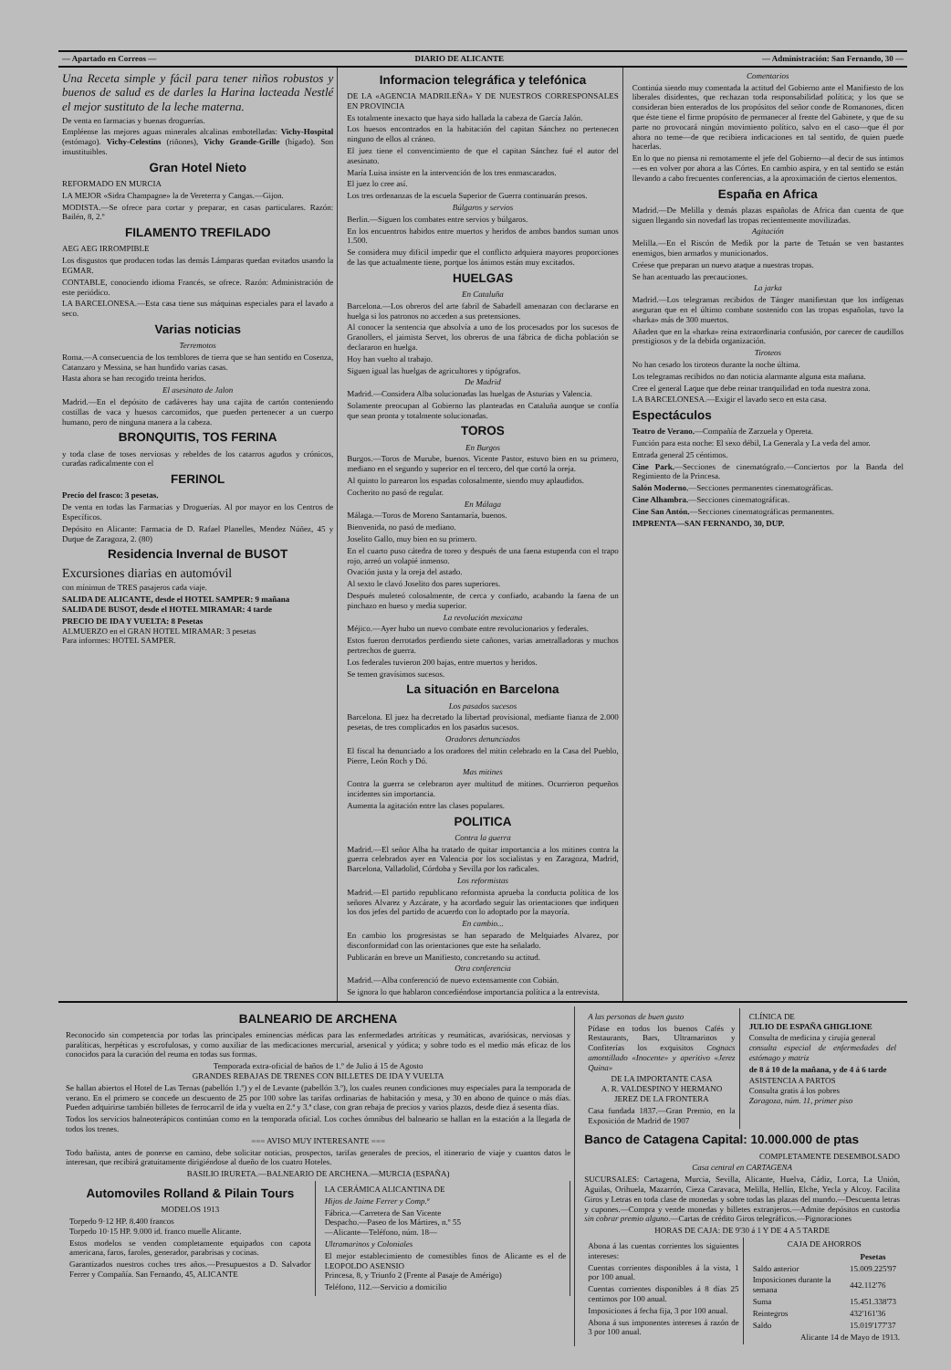— Apartado en Correos — DIARIO DE ALICANTE — Administración: San Fernando, 30 —
Una Receta simple y fácil para tener niños robustos y buenos de salud es de darles la Harina lacteada Nestlé el mejor sustituto de la leche materna.
De venta en farmacias y buenas droguerías.
Empléense las mejores aguas minerales alcalinas embotelladas: Vichy-Hospital (estómago). Vichy-Celestins (riñones), Vichy Grande-Grille (hígado). Son insustituibles.
Gran Hotel Nieto
REFORMADO EN MURCIA
LA MEJOR «Sidra Champagne» la de Vereterra y Cangas.—Gijon.
MODISTA.—Se ofrece para cortar y preparar, en casas particulares. Razón: Bailén, 8, 2.º
FILAMENTO TREFILADO
AEG AEG IRROMPIBLE
Los disgustos que producen todas las demás Lámparas quedan evitados usando la EGMAR.
CONTABLE, conociendo idioma Francés, se ofrece. Razón: Administración de este periódico.
LA BARCELONESA.—Esta casa tiene sus máquinas especiales para el lavado a seco.
Varias noticias
Terremotos
Roma.—A consecuencia de los temblores de tierra que se han sentido en Cosenza, Catanzaro y Messina, se han hundido varias casas.
Hasta ahora se han recogido treinta heridos.
El asesinato de Jalon
Madrid.—En el depósito de cadáveres hay una cajita de cartón conteniendo costillas de vaca y huesos carcomidos, que pueden pertenecer a un cuerpo humano, pero de ninguna manera a la cabeza.
BRONQUITIS, TOS FERINA
y toda clase de toses nerviosas y rebeldes de los catarros agudos y crónicos, curadas radicalmente con el
FERINOL
Precio del frasco: 3 pesetas.
De venta en todas las Farmacias y Droguerías. Al por mayor en los Centros de Específicos.
Depósito en Alicante: Farmacia de D. Rafael Planelles, Mendez Núñez, 45 y Duque de Zaragoza, 2. (80)
Residencia Invernal de BUSOT
Excursiones diarias en automóvil
con mínimun de TRES pasajeros cada viaje.
SALIDA DE ALICANTE, desde el HOTEL SAMPER: 9 mañana
SALIDA DE BUSOT, desde el HOTEL MIRAMAR: 4 tarde
PRECIO DE IDA Y VUELTA: 8 Pesetas
ALMUERZO en el GRAN HOTEL MIRAMAR: 3 pesetas
Para informes: HOTEL SAMPER.
Informacion telegráfica y telefónica
DE LA «AGENCIA MADRILEÑA» Y DE NUESTROS CORRESPONSALES EN PROVINCIA
Es totalmente inexacto que haya sido hallada la cabeza de García Jalón.
Los huesos encontrados en la habitación del capitan Sánchez no pertenecen ninguno de ellos al cráneo.
El juez tiene el convencimiento de que el capitan Sánchez fué el autor del asesinato.
María Luisa insiste en la intervención de los tres enmascarados.
El juez lo cree así.
Los tres ordenanzas de la escuela Superior de Guerra continuarán presos.
Búlgaros y servios
Berlin.—Siguen los combates entre servios y búlgaros.
En los encuentros habidos entre muertos y heridos de ambos bandos suman unos 1.500.
Se considera muy dificil impedir que el conflicto adquiera mayores proporciones de las que actualmente tiene, porque los ánimos están muy excitados.
HUELGAS
En Cataluña
Barcelona.—Los obreros del arte fabril de Sabadell amenazan con declararse en huelga si los patronos no acceden a sus pretensiones.
Al conocer la sentencia que absolvía a uno de los procesados por los sucesos de Granollers, el jaimista Servet, los obreros de una fábrica de dicha población se declararon en huelga.
Hoy han vuelto al trabajo.
Siguen igual las huelgas de agricultores y tipógrafos.
De Madrid
Madrid.—Considera Alba solucionadas las huelgas de Asturias y Valencia.
Solamente preocupan al Gobierno las planteadas en Cataluña aunque se confía que sean pronta y totalmente solucionadas.
TOROS
En Burgos
Burgos.—Toros de Murube, buenos. Vicente Pastor, estuvo bien en su primero, mediano en el segundo y superior en el tercero, del que cortó la oreja.
Al quinto lo parearon los espadas colosalmente, siendo muy aplaudidos.
Cocherito no pasó de regular.
En Málaga
Málaga.—Toros de Moreno Santamaría, buenos.
Bienvenida, no pasó de mediano.
Joselito Gallo, muy bien en su primero.
En el cuarto puso cátedra de toreo y después de una faena estupenda con el trapo rojo, arreó un volapié inmenso.
Ovación justa y la oreja del astado.
Al sexto le clavó Joselito dos pares superiores.
Después muleteó colosalmente, de cerca y confiado, acabando la faena de un pinchazo en hueso y media superior.
La revolución mexicana
Méjico.—Ayer hubo un nuevo combate entre revolucionarios y federales.
Estos fueron derrotados perdiendo siete cañones, varias ametralladoras y muchos pertrechos de guerra.
Los federales tuvieron 200 bajas, entre muertos y heridos.
Se temen gravísimos sucesos.
La situación en Barcelona
Los pasados sucesos
Barcelona. El juez ha decretado la libertad provisional, mediante fianza de 2.000 pesetas, de tres complicados en los pasados sucesos.
Oradores denunciados
El fiscal ha denunciado a los oradores del mitin celebrado en la Casa del Pueblo, Pierre, León Roch y Dó.
Mas mitines
Contra la guerra se celebraron ayer multitud de mitines. Ocurrieron pequeños incidentes sin importancia.
Aumenta la agitación entre las clases populares.
POLITICA
Contra la guerra
Madrid.—El señor Alba ha tratado de quitar importancia a los mitines contra la guerra celebrados ayer en Valencia por los socialistas y en Zaragoza, Madrid, Barcelona, Valladolid, Córdoba y Sevilla por los radicales.
Los reformistas
Madrid.—El partido republicano reformista aprueba la conducta política de los señores Alvarez y Azcárate, y ha acordado seguir las orientaciones que indiquen los dos jefes del partido de acuerdo con lo adoptado por la mayoría.
En cambio...
En cambio los progresistas se han separado de Melquiades Alvarez, por disconformidad con las orientaciones que este ha señalado.
Publicarán en breve un Manifiesto, concretando su actitud.
Otra conferencia
Madrid.—Alba conferenció de nuevo extensamente con Cobián.
Se ignora lo que hablaron concediéndose importancia política a la entrevista.
Comentarios
Continúa siendo muy comentada la actitud del Gobierno ante el Manifiesto de los liberales disidentes, que rechazan toda responsabilidad política; y los que se consideran bien enterados de los propósitos del señor conde de Romanones, dicen que éste tiene el firme propósito de permanecer al frente del Gabinete, y que de su parte no provocará ningún movimiento político, salvo en el caso—que él por ahora no teme—de que recibiera indicaciones en tal sentido, de quien puede hacerlas.
En lo que no piensa ni remotamente el jefe del Gobierno—al decir de sus íntimos—es en volver por ahora a las Córtes. En cambio aspira, y en tal sentido se están llevando a cabo frecuentes conferencias, a la aproximación de ciertos elementos.
España en Africa
Madrid.—De Melilla y demás plazas españolas de Africa dan cuenta de que siguen llegando sin novedad las tropas recientemente movilizadas.
Agitación
Melilla.—En el Riscón de Medik por la parte de Tetuán se ven bastantes enemigos, bien armados y municionados.
Créese que preparan un nuevo ataque a nuestras tropas.
Se han acentuado las precauciones.
La jarka
Madrid.—Los telegramas recibidos de Tánger manifiestan que los indígenas aseguran que en el último combate sostenido con las tropas españolas, tuvo la «harka» más de 300 muertos.
Añaden que en la «harka» reina extraordinaria confusión, por carecer de caudillos prestigiosos y de la debida organización.
Tiroteos
No han cesado los tiroteos durante la noche última.
Los telegramas recibidos no dan noticia alarmante alguna esta mañana.
Cree el general Laque que debe reinar tranquilidad en toda nuestra zona.
LA BARCELONESA.—Exigir el lavado seco en esta casa.
Espectáculos
Teatro de Verano.—Compañía de Zarzuela y Opereta.
Función para esta noche: El sexo débil, La Generala y La veda del amor.
Entrada general 25 céntimos.
Cine Park.—Secciones de cinematógrafo.—Conciertos por la Banda del Regimiento de la Princesa.
Salón Moderno.—Secciones permanentes cinematográficas.
Cine Alhambra.—Secciones cinematográficas.
Cine San Antón.—Secciones cinematográficas permanentes.
IMPRENTA—SAN FERNANDO, 30, DUP.
BALNEARIO DE ARCHENA
Reconocido sin competencia por todas las principales eminencias médicas para las enfermedades artríticas y reumáticas, avariósicas, nerviosas y paralíticas, herpéticas y escrofulosas, y como auxiliar de las medicaciones mercurial, arsenical y yódica; y sobre todo es el medio más eficaz de los conocidos para la curación del reuma en todas sus formas.
Temporada extra-oficial de baños de 1.º de Julio á 15 de Agosto
GRANDES REBAJAS DE TRENES CON BILLETES DE IDA Y VUELTA
Se hallan abiertos el Hotel de Las Ternas (pabellón 1.º) y el de Levante (pabellón 3.º), los cuales reunen condiciones muy especiales para la temporada de verano. En el primero se concede un descuento de 25 por 100 sobre las tarifas ordinarias de habitación y mesa, y 30 en abono de quince o más días. Pueden adquirirse también billetes de ferrocarril de ida y vuelta en 2.ª y 3.ª clase, con gran rebaja de precios y varios plazos, desde diez á sesenta días.
Todos los servicios balneoterápicos continúan como en la temporada oficial. Los coches ómnibus del balneario se hallan en la estación a la llegada de todos los trenes.
=== AVISO MUY INTERESANTE ===
Todo bañista, antes de ponerse en camino, debe solicitar noticias, prospectos, tarifas generales de precios, el itinerario de viaje y cuantos datos le interesan, que recibirá gratuitamente dirigiéndose al dueño de los cuatro Hoteles.
BASILIO IRURETA.—BALNEARIO DE ARCHENA.—MURCIA (ESPAÑA)
Automoviles Rolland & Pilain Tours
MODELOS 1913
Torpedo 9·12 HP. 8.400 francos
Torpedo 10·15 HP. 9.000 id. franco muelle Alicante.
Estos modelos se venden completamente equipados con capota americana, faros, faroles, generador, parabrisas y cocinas.
Garantizados nuestros coches tres años.—Presupuestos a D. Salvador Ferrer y Compañía. San Fernando, 45, ALICANTE
LA CERÁMICA ALICANTINA DE
Hijos de Jaime Ferrer y Comp.ª
Fábrica.—Carretera de San Vicente
Despacho.—Paseo de los Mártires, n.º 55
—Alicante—Teléfono, núm. 18—
Ultramarinos y Coloniales
El mejor establecimiento de comestibles finos de Alicante es el de LEOPOLDO ASENSIO
Princesa, 8, y Triunfo 2 (Frente al Pasaje de Amérigo)
Teléfono, 112.—Servicio a domicilio
A las personas de buen gusto
Pídase en todos los buenos Cafés y Restaurants, Bars, Ultramarinos y Confiterías los exquisitos Cognacs amontillado «Inocente» y aperitivo «Jerez Quina»
DE LA IMPORTANTE CASA
A. R. VALDESPINO Y HERMANO
JEREZ DE LA FRONTERA
Casa fundada 1837.—Gran Premio, en la Exposición de Madrid de 1907
CLÍNICA DE
JULIO DE ESPAÑA GHIGLIONE
Consulta de medicina y cirujía general
consulta especial de enfermedades del estómago y matriz
de 8 á 10 de la mañana, y de 4 á 6 tarde
ASISTENCIA A PARTOS
Consulta gratis á los pobres
Zaragoza, núm. 11, primer piso
Banco de Catagena Capital: 10.000.000 de ptas
COMPLETAMENTE DESEMBOLSADO
Casa central en CARTAGENA
SUCURSALES: Cartagena, Murcia, Sevilla, Alicante, Huelva, Cádiz, Lorca, La Unión, Aguilas, Orihuela, Mazarrón, Cieza Caravaca, Melilla, Hellín, Elche, Yecla y Alcoy. Facilita Giros y Letras en toda clase de monedas y sobre todas las plazas del mundo.—Descuenta letras y cupones.—Compra y vende monedas y billetes extranjeros.—Admite depósitos en custodia sin cobrar premio alguno.—Cartas de crédito Giros telegráficos.—Pignoraciones
HORAS DE CAJA: DE 9'30 á 1 Y DE 4 A 5 TARDE
Abona á las cuentas corrientes los siguientes intereses:
Cuentas corrientes disponibles á la vista, 1 por 100 anual.
Cuentas corrientes disponibles á 8 días 25 centimos por 100 anual.
Imposiciones á fecha fija, 3 por 100 anual.
Abona á sus imponentes intereses á razón de 3 por 100 anual.
CAJA DE AHORROS
| | Pesetas |
| --- | --- |
| Saldo anterior | 15.009.225'97 |
| Imposiciones durante la semana | 442.112'76 |
| Suma | 15.451.338'73 |
| Reintegros | 432'161'36 |
| Saldo | 15.019'177'37 |
Alicante 14 de Mayo de 1913.